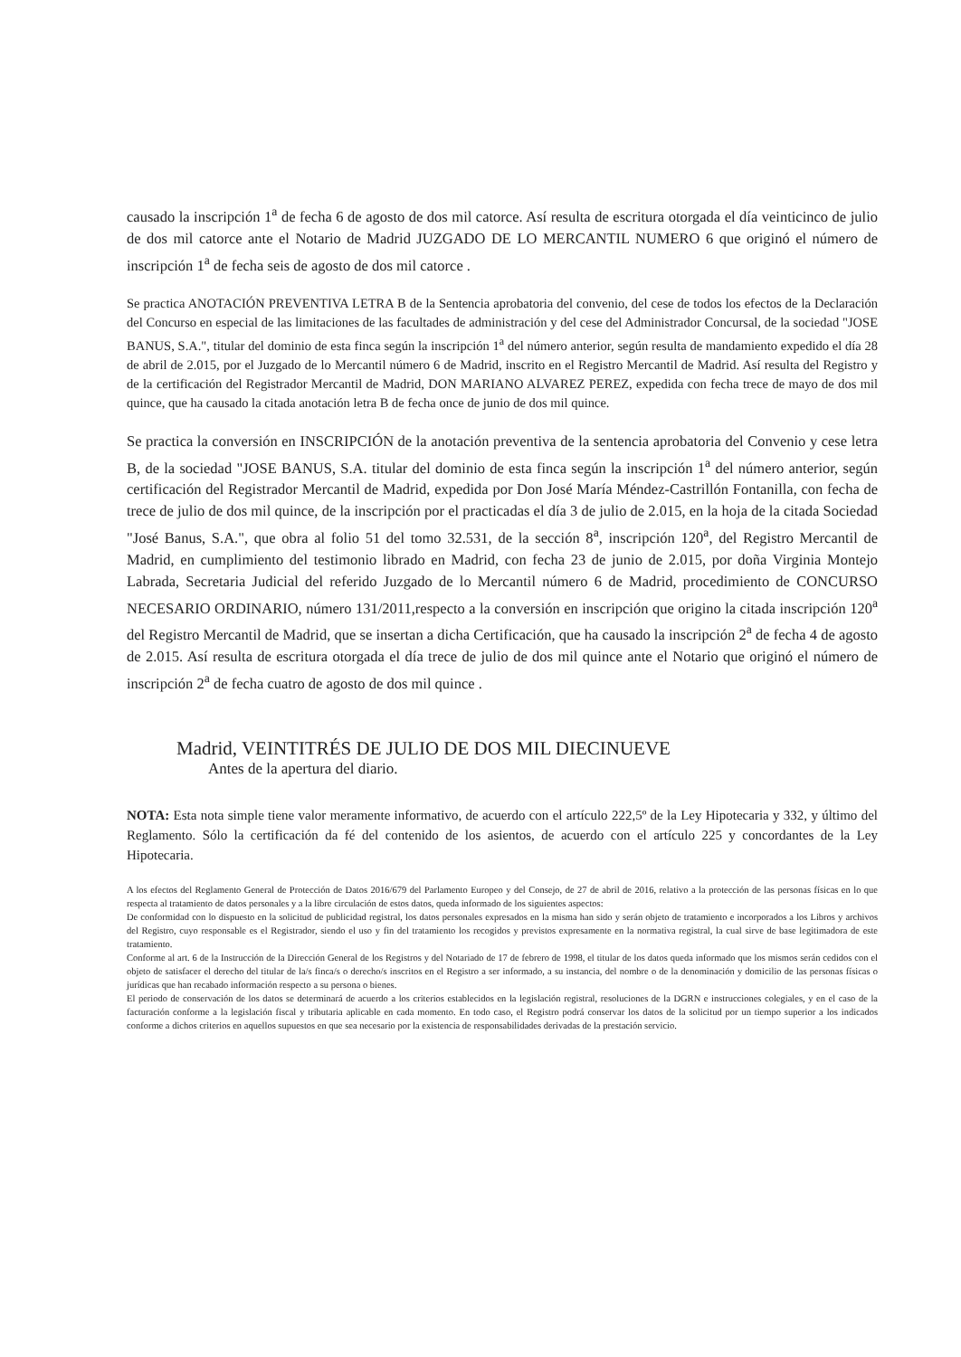causado la inscripción 1<sup>a</sup> de fecha 6 de agosto de dos mil catorce. Así resulta de escritura otorgada el día veinticinco de julio de dos mil catorce ante el Notario de Madrid JUZGADO DE LO MERCANTIL NUMERO 6 que originó el número de inscripción 1<sup>a</sup> de fecha seis de agosto de dos mil catorce .
Se practica ANOTACIÓN PREVENTIVA LETRA B de la Sentencia aprobatoria del convenio, del cese de todos los efectos de la Declaración del Concurso en especial de las limitaciones de las facultades de administración y del cese del Administrador Concursal, de la sociedad "JOSE BANUS, S.A.", titular del dominio de esta finca según la inscripción 1<sup>a</sup> del número anterior, según resulta de mandamiento expedido el día 28 de abril de 2.015, por el Juzgado de lo Mercantil número 6 de Madrid, inscrito en el Registro Mercantil de Madrid. Así resulta del Registro y de la certificación del Registrador Mercantil de Madrid, DON MARIANO ALVAREZ PEREZ, expedida con fecha trece de mayo de dos mil quince, que ha causado la citada anotación letra B de fecha once de junio de dos mil quince.
Se practica la conversión en INSCRIPCIÓN de la anotación preventiva de la sentencia aprobatoria del Convenio y cese letra B, de la sociedad "JOSE BANUS, S.A. titular del dominio de esta finca según la inscripción 1<sup>a</sup> del número anterior, según certificación del Registrador Mercantil de Madrid, expedida por Don José María Méndez-Castrillón Fontanilla, con fecha de trece de julio de dos mil quince, de la inscripción por el practicadas el día 3 de julio de 2.015, en la hoja de la citada Sociedad "José Banus, S.A.", que obra al folio 51 del tomo 32.531, de la sección 8<sup>a</sup>, inscripción 120<sup>a</sup>, del Registro Mercantil de Madrid, en cumplimiento del testimonio librado en Madrid, con fecha 23 de junio de 2.015, por doña Virginia Montejo Labrada, Secretaria Judicial del referido Juzgado de lo Mercantil número 6 de Madrid, procedimiento de CONCURSO NECESARIO ORDINARIO, número 131/2011,respecto a la conversión en inscripción que origino la citada inscripción 120<sup>a</sup> del Registro Mercantil de Madrid, que se insertan a dicha Certificación, que ha causado la inscripción 2<sup>a</sup> de fecha 4 de agosto de 2.015. Así resulta de escritura otorgada el día trece de julio de dos mil quince ante el Notario que originó el número de inscripción 2<sup>a</sup> de fecha cuatro de agosto de dos mil quince .
Madrid, VEINTITRÉS DE JULIO DE DOS MIL DIECINUEVE
Antes de la apertura del diario.
NOTA: Esta nota simple tiene valor meramente informativo, de acuerdo con el artículo 222,5º de la Ley Hipotecaria y 332, y último del Reglamento. Sólo la certificación da fé del contenido de los asientos, de acuerdo con el artículo 225 y concordantes de la Ley Hipotecaria.
A los efectos del Reglamento General de Protección de Datos 2016/679 del Parlamento Europeo y del Consejo, de 27 de abril de 2016, relativo a la protección de las personas físicas en lo que respecta al tratamiento de datos personales y a la libre circulación de estos datos, queda informado de los siguientes aspectos:
De conformidad con lo dispuesto en la solicitud de publicidad registral, los datos personales expresados en la misma han sido y serán objeto de tratamiento e incorporados a los Libros y archivos del Registro, cuyo responsable es el Registrador, siendo el uso y fin del tratamiento los recogidos y previstos expresamente en la normativa registral, la cual sirve de base legitimadora de este tratamiento.
Conforme al art. 6 de la Instrucción de la Dirección General de los Registros y del Notariado de 17 de febrero de 1998, el titular de los datos queda informado que los mismos serán cedidos con el objeto de satisfacer el derecho del titular de la/s finca/s o derecho/s inscritos en el Registro a ser informado, a su instancia, del nombre o de la denominación y domicilio de las personas físicas o jurídicas que han recabado información respecto a su persona o bienes.
El periodo de conservación de los datos se determinará de acuerdo a los criterios establecidos en la legislación registral, resoluciones de la DGRN e instrucciones colegiales, y en el caso de la facturación conforme a la legislación fiscal y tributaria aplicable en cada momento. En todo caso, el Registro podrá conservar los datos de la solicitud por un tiempo superior a los indicados conforme a dichos criterios en aquellos supuestos en que sea necesario por la existencia de responsabilidades derivadas de la prestación servicio.